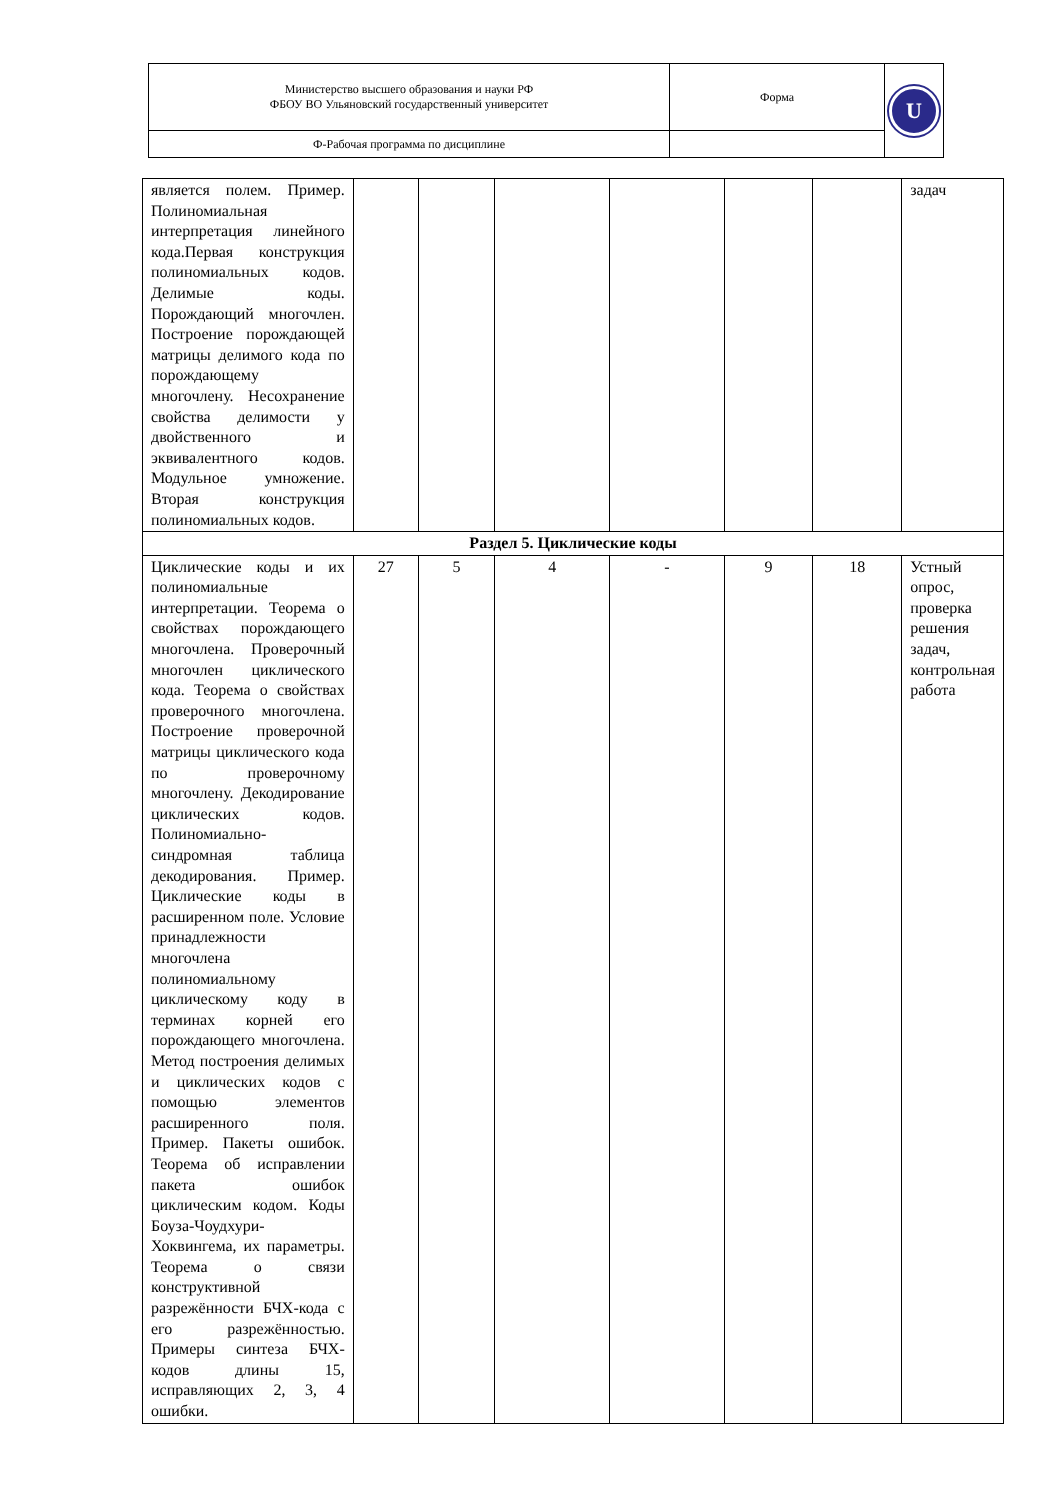| Министерство высшего образования и науки РФ ФБОУ ВО Ульяновский государственный университет | Форма | U |
| Ф-Рабочая программа по дисциплине | | |
| является полем. Пример. Полиномиальная интерпретация линейного кода.Первая конструкция полиномиальных кодов. Делимые коды. Порождающий многочлен. Построение порождающей матрицы делимого кода по порождающему многочлену. Несохранение свойства делимости у двойственного и эквивалентного кодов. Модульное умножение. Вторая конструкция полиномиальных кодов. | | | | | | | задач |
| Раздел 5. Циклические коды | | | | | | | |
| Циклические коды и их полиномиальные интерпретации. Теорема о свойствах порождающего многочлена. Проверочный многочлен циклического кода. Теорема о свойствах проверочного многочлена. Построение проверочной матрицы циклического кода по проверочному многочлену. Декодирование циклических кодов. Полиномиально-синдромная таблица декодирования. Пример. Циклические коды в расширенном поле. Условие принадлежности многочлена полиномиальному циклическому коду в терминах корней его порождающего многочлена. Метод построения делимых и циклических кодов с помощью элементов расширенного поля. Пример. Пакеты ошибок. Теорема об исправлении пакета ошибок циклическим кодом. Коды Боуза-Чоудхури-Хоквингема, их параметры. Теорема о связи конструктивной разрежённости БЧХ-кода с его разрежённостью. Примеры синтеза БЧХ-кодов длины 15, исправляющих 2, 3, 4 ошибки. | 27 | 5 | 4 | - | 9 | 18 | Устный опрос, проверка решения задач, контрольная работа |